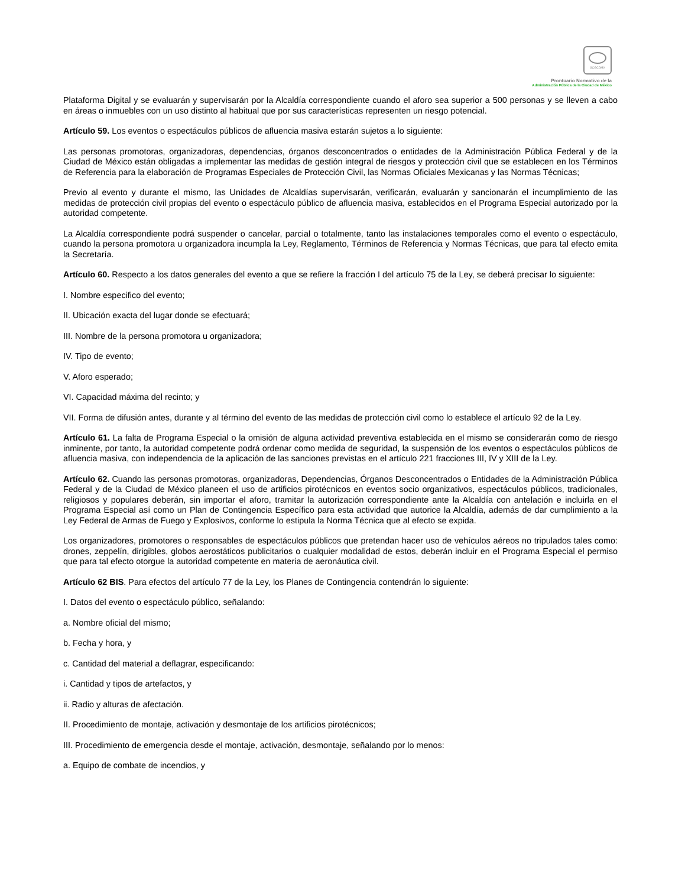SCGCDMX
Prontuario Normativo de la
Administración Pública de la Ciudad de México
Plataforma Digital y se evaluarán y supervisarán por la Alcaldía correspondiente cuando el aforo sea superior a 500 personas y se lleven a cabo en áreas o inmuebles con un uso distinto al habitual que por sus características representen un riesgo potencial.
Artículo 59. Los eventos o espectáculos públicos de afluencia masiva estarán sujetos a lo siguiente:
Las personas promotoras, organizadoras, dependencias, órganos desconcentrados o entidades de la Administración Pública Federal y de la Ciudad de México están obligadas a implementar las medidas de gestión integral de riesgos y protección civil que se establecen en los Términos de Referencia para la elaboración de Programas Especiales de Protección Civil, las Normas Oficiales Mexicanas y las Normas Técnicas;
Previo al evento y durante el mismo, las Unidades de Alcaldías supervisarán, verificarán, evaluarán y sancionarán el incumplimiento de las medidas de protección civil propias del evento o espectáculo público de afluencia masiva, establecidos en el Programa Especial autorizado por la autoridad competente.
La Alcaldía correspondiente podrá suspender o cancelar, parcial o totalmente, tanto las instalaciones temporales como el evento o espectáculo, cuando la persona promotora u organizadora incumpla la Ley, Reglamento, Términos de Referencia y Normas Técnicas, que para tal efecto emita la Secretaría.
Artículo 60. Respecto a los datos generales del evento a que se refiere la fracción I del artículo 75 de la Ley, se deberá precisar lo siguiente:
I. Nombre especifico del evento;
II. Ubicación exacta del lugar donde se efectuará;
III. Nombre de la persona promotora u organizadora;
IV. Tipo de evento;
V. Aforo esperado;
VI. Capacidad máxima del recinto; y
VII. Forma de difusión antes, durante y al término del evento de las medidas de protección civil como lo establece el artículo 92 de la Ley.
Artículo 61. La falta de Programa Especial o la omisión de alguna actividad preventiva establecida en el mismo se considerarán como de riesgo inminente, por tanto, la autoridad competente podrá ordenar como medida de seguridad, la suspensión de los eventos o espectáculos públicos de afluencia masiva, con independencia de la aplicación de las sanciones previstas en el artículo 221 fracciones III, IV y XIII de la Ley.
Artículo 62. Cuando las personas promotoras, organizadoras, Dependencias, Órganos Desconcentrados o Entidades de la Administración Pública Federal y de la Ciudad de México planeen el uso de artificios pirotécnicos en eventos socio organizativos, espectáculos públicos, tradicionales, religiosos y populares deberán, sin importar el aforo, tramitar la autorización correspondiente ante la Alcaldía con antelación e incluirla en el Programa Especial así como un Plan de Contingencia Específico para esta actividad que autorice la Alcaldía, además de dar cumplimiento a la Ley Federal de Armas de Fuego y Explosivos, conforme lo estipula la Norma Técnica que al efecto se expida.
Los organizadores, promotores o responsables de espectáculos públicos que pretendan hacer uso de vehículos aéreos no tripulados tales como: drones, zeppelín, dirigibles, globos aerostáticos publicitarios o cualquier modalidad de estos, deberán incluir en el Programa Especial el permiso que para tal efecto otorgue la autoridad competente en materia de aeronáutica civil.
Artículo 62 BIS. Para efectos del artículo 77 de la Ley, los Planes de Contingencia contendrán lo siguiente:
I. Datos del evento o espectáculo público, señalando:
a. Nombre oficial del mismo;
b. Fecha y hora, y
c. Cantidad del material a deflagrar, especificando:
i. Cantidad y tipos de artefactos, y
ii. Radio y alturas de afectación.
II. Procedimiento de montaje, activación y desmontaje de los artificios pirotécnicos;
III. Procedimiento de emergencia desde el montaje, activación, desmontaje, señalando por lo menos:
a. Equipo de combate de incendios, y